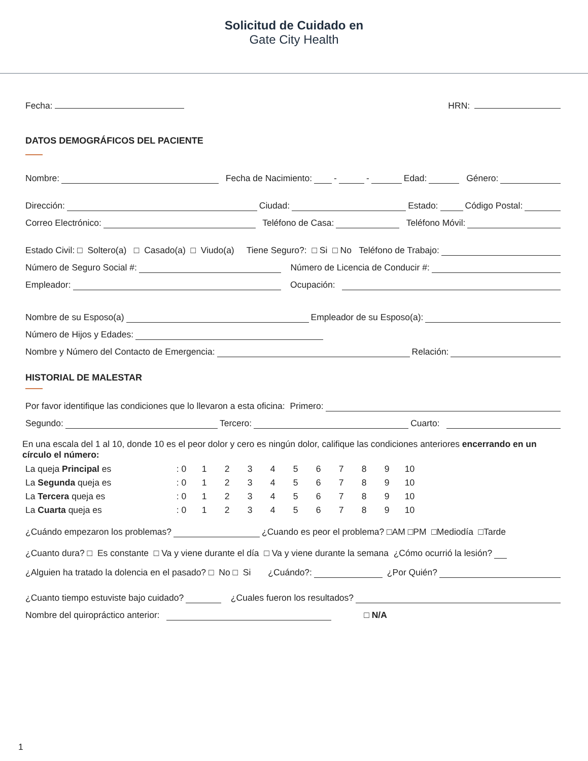Solicitud de Cuidado en
Gate City Health
Fecha: HRN:
DATOS DEMOGRÁFICOS DEL PACIENTE
Nombre: Fecha de Nacimiento: - - Edad: Género:
Dirección: Ciudad: Estado: Código Postal:
Correo Electrónico: Teléfono de Casa: Teléfono Móvil:
Estado Civil: □ Soltero(a) □ Casado(a) □ Viudo(a) Tiene Seguro?: □ Si □ No Teléfono de Trabajo:
Número de Seguro Social #: Número de Licencia de Conducir #:
Empleador: Ocupación:
Nombre de su Esposo(a) Empleador de su Esposo(a):
Número de Hijos y Edades:
Nombre y Número del Contacto de Emergencia: Relación:
HISTORIAL DE MALESTAR
Por favor identifique las condiciones que lo llevaron a esta oficina: Primero:
Segundo: Tercero: Cuarto:
En una escala del 1 al 10, donde 10 es el peor dolor y cero es ningún dolor, califique las condiciones anteriores encerrando en un círculo el número:
| La queja Principal es | : 0 | 1 | 2 | 3 | 4 | 5 | 6 | 7 | 8 | 9 | 10 |
| La Segunda queja es | : 0 | 1 | 2 | 3 | 4 | 5 | 6 | 7 | 8 | 9 | 10 |
| La Tercera queja es | : 0 | 1 | 2 | 3 | 4 | 5 | 6 | 7 | 8 | 9 | 10 |
| La Cuarta queja es | : 0 | 1 | 2 | 3 | 4 | 5 | 6 | 7 | 8 | 9 | 10 |
¿Cuándo empezaron los problemas? ¿Cuando es peor el problema? □AM □PM □Mediodía □Tarde
¿Cuanto dura? □ Es constante □ Va y viene durante el día □ Va y viene durante la semana ¿Cómo ocurrió la lesión?
¿Alguien ha tratado la dolencia en el pasado? □ No □ Si ¿Cuándo?: ¿Por Quién?
¿Cuanto tiempo estuviste bajo cuidado? ¿Cuales fueron los resultados?
Nombre del quiropráctico anterior: □ N/A
1